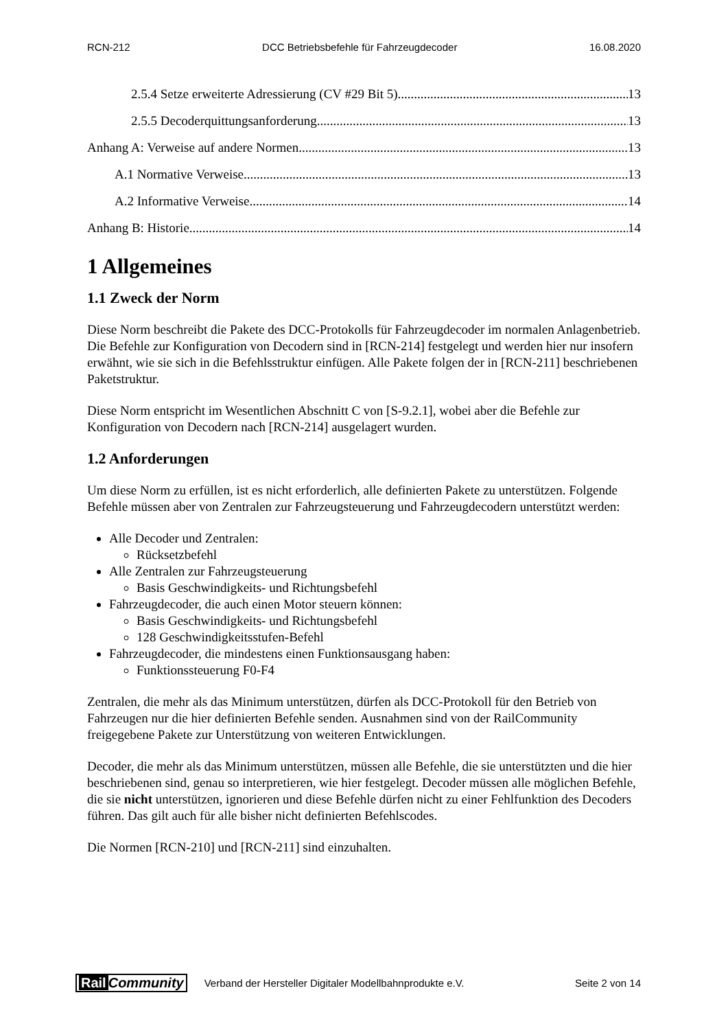RCN-212 DCC Betriebsbefehle für Fahrzeugdecoder 16.08.2020
2.5.4 Setze erweiterte Adressierung (CV #29 Bit 5) 13
2.5.5 Decoderquittungsanforderung 13
Anhang A: Verweise auf andere Normen 13
A.1 Normative Verweise 13
A.2 Informative Verweise 14
Anhang B: Historie 14
1 Allgemeines
1.1 Zweck der Norm
Diese Norm beschreibt die Pakete des DCC-Protokolls für Fahrzeugdecoder im normalen Anlagenbetrieb. Die Befehle zur Konfiguration von Decodern sind in [RCN-214] festgelegt und werden hier nur insofern erwähnt, wie sie sich in die Befehlsstruktur einfügen. Alle Pakete folgen der in [RCN-211] beschriebenen Paketstruktur.
Diese Norm entspricht im Wesentlichen Abschnitt C von [S-9.2.1], wobei aber die Befehle zur Konfiguration von Decodern nach [RCN-214] ausgelagert wurden.
1.2 Anforderungen
Um diese Norm zu erfüllen, ist es nicht erforderlich, alle definierten Pakete zu unterstützen. Folgende Befehle müssen aber von Zentralen zur Fahrzeugsteuerung und Fahrzeugdecodern unterstützt werden:
Alle Decoder und Zentralen:
Rücksetzbefehl
Alle Zentralen zur Fahrzeugsteuerung
Basis Geschwindigkeits- und Richtungsbefehl
Fahrzeugdecoder, die auch einen Motor steuern können:
Basis Geschwindigkeits- und Richtungsbefehl
128 Geschwindigkeitsstufen-Befehl
Fahrzeugdecoder, die mindestens einen Funktionsausgang haben:
Funktionssteuerung F0-F4
Zentralen, die mehr als das Minimum unterstützen, dürfen als DCC-Protokoll für den Betrieb von Fahrzeugen nur die hier definierten Befehle senden. Ausnahmen sind von der RailCommunity freigegebene Pakete zur Unterstützung von weiteren Entwicklungen.
Decoder, die mehr als das Minimum unterstützen, müssen alle Befehle, die sie unterstützten und die hier beschriebenen sind, genau so interpretieren, wie hier festgelegt. Decoder müssen alle möglichen Befehle, die sie nicht unterstützen, ignorieren und diese Befehle dürfen nicht zu einer Fehlfunktion des Decoders führen. Das gilt auch für alle bisher nicht definierten Befehlscodes.
Die Normen [RCN-210] und [RCN-211] sind einzuhalten.
Rail Community Verband der Hersteller Digitaler Modellbahnprodukte e.V. Seite 2 von 14